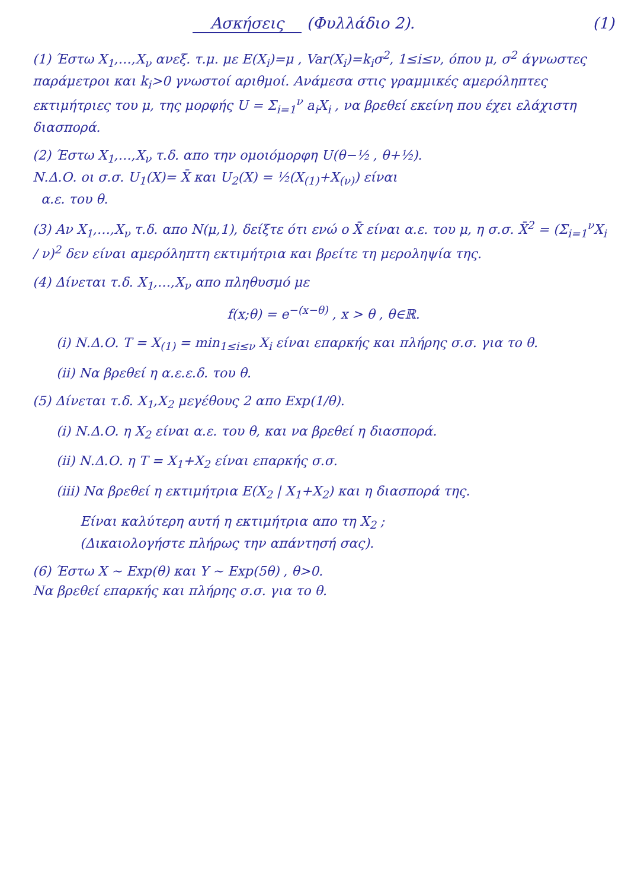Ασκήσεις (Φυλλάδιο 2). (1)
(1) Έστω X<sub>1</sub>,…,X<sub>ν</sub> ανεξ. τ.μ. με E(X<sub>i</sub>)=μ , Var(X<sub>i</sub>)=k<sub>i</sub>σ<sup>2</sup>, 1≤i≤ν, όπου μ, σ<sup>2</sup> άγνωστες παράμετροι και k<sub>i</sub>>0 γνωστοί αριθμοί. Ανάμεσα στις γραμμικές αμερόληπτες εκτιμήτριες του μ, της μορφής U = Σ<sub>i=1</sub><sup>ν</sup> a<sub>i</sub>X<sub>i</sub> , να βρεθεί εκείνη που έχει ελάχιστη διασπορά.
(2) Έστω X<sub>1</sub>,…,X<sub>ν</sub> τ.δ. απο την ομοιόμορφη U(θ−½ , θ+½).
Ν.Δ.Ο. οι σ.σ. U<sub>1</sub>(X)= X̄ και U<sub>2</sub>(X) = ½(X<sub>(1)</sub>+X<sub>(ν)</sub>) είναι
α.ε. του θ.
(3) Αν X<sub>1</sub>,…,X<sub>ν</sub> τ.δ. απο N(μ,1), δείξτε ότι ενώ ο X̄ είναι α.ε. του μ, η σ.σ. X̄<sup>2</sup> = (Σ<sub>i=1</sub><sup>ν</sup>X<sub>i</sub> / ν)<sup>2</sup> δεν είναι αμερόληπτη εκτιμήτρια και βρείτε τη μεροληψία της.
(4) Δίνεται τ.δ. X<sub>1</sub>,…,X<sub>ν</sub> απο πληθυσμό με
f(x;θ) = e<sup>−(x−θ)</sup> , x > θ , θ∈ℝ.
(i) Ν.Δ.Ο. T = X<sub>(1)</sub> = min<sub>1≤i≤ν</sub> X<sub>i</sub> είναι επαρκής και πλήρης σ.σ. για το θ.
(ii) Να βρεθεί η α.ε.ε.δ. του θ.
(5) Δίνεται τ.δ. X<sub>1</sub>,X<sub>2</sub> μεγέθους 2 απο Exp(1/θ).
(i) Ν.Δ.Ο. η X<sub>2</sub> είναι α.ε. του θ, και να βρεθεί η διασπορά.
(ii) Ν.Δ.Ο. η T = X<sub>1</sub>+X<sub>2</sub> είναι επαρκής σ.σ.
(iii) Να βρεθεί η εκτιμήτρια E(X<sub>2</sub> | X<sub>1</sub>+X<sub>2</sub>) και η διασπορά της.
Είναι καλύτερη αυτή η εκτιμήτρια απο τη X<sub>2</sub> ;
(Δικαιολογήστε πλήρως την απάντησή σας).
(6) Έστω X ~ Exp(θ) και Y ~ Exp(5θ) , θ>0.
Να βρεθεί επαρκής και πλήρης σ.σ. για το θ.